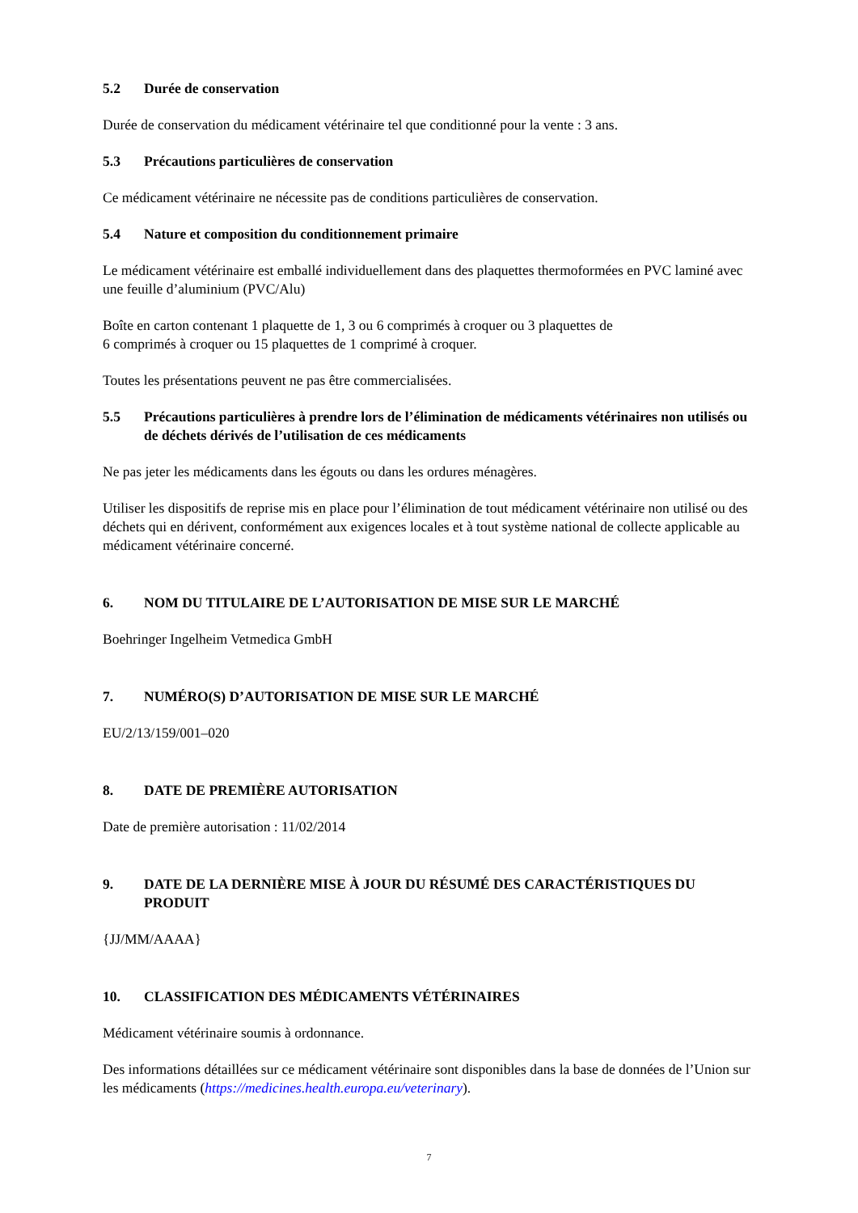5.2 Durée de conservation
Durée de conservation du médicament vétérinaire tel que conditionné pour la vente : 3 ans.
5.3 Précautions particulières de conservation
Ce médicament vétérinaire ne nécessite pas de conditions particulières de conservation.
5.4 Nature et composition du conditionnement primaire
Le médicament vétérinaire est emballé individuellement dans des plaquettes thermoformées en PVC laminé avec une feuille d’aluminium (PVC/Alu)
Boîte en carton contenant 1 plaquette de 1, 3 ou 6 comprimés à croquer ou 3 plaquettes de
6 comprimés à croquer ou 15 plaquettes de 1 comprimé à croquer.
Toutes les présentations peuvent ne pas être commercialisées.
5.5 Précautions particulières à prendre lors de l’élimination de médicaments vétérinaires non utilisés ou de déchets dérivés de l’utilisation de ces médicaments
Ne pas jeter les médicaments dans les égouts ou dans les ordures ménagères.
Utiliser les dispositifs de reprise mis en place pour l’élimination de tout médicament vétérinaire non utilisé ou des déchets qui en dérivent, conformément aux exigences locales et à tout système national de collecte applicable au médicament vétérinaire concerné.
6. NOM DU TITULAIRE DE L’AUTORISATION DE MISE SUR LE MARCHÉ
Boehringer Ingelheim Vetmedica GmbH
7. NUMÉRO(S) D’AUTORISATION DE MISE SUR LE MARCHÉ
EU/2/13/159/001–020
8. DATE DE PREMIÈRE AUTORISATION
Date de première autorisation : 11/02/2014
9. DATE DE LA DERNIÈRE MISE À JOUR DU RÉSUMÉ DES CARACTÉRISTIQUES DU PRODUIT
{JJ/MM/AAAA}
10. CLASSIFICATION DES MÉDICAMENTS VÉTÉRINAIRES
Médicament vétérinaire soumis à ordonnance.
Des informations détaillées sur ce médicament vétérinaire sont disponibles dans la base de données de l’Union sur les médicaments (https://medicines.health.europa.eu/veterinary).
7